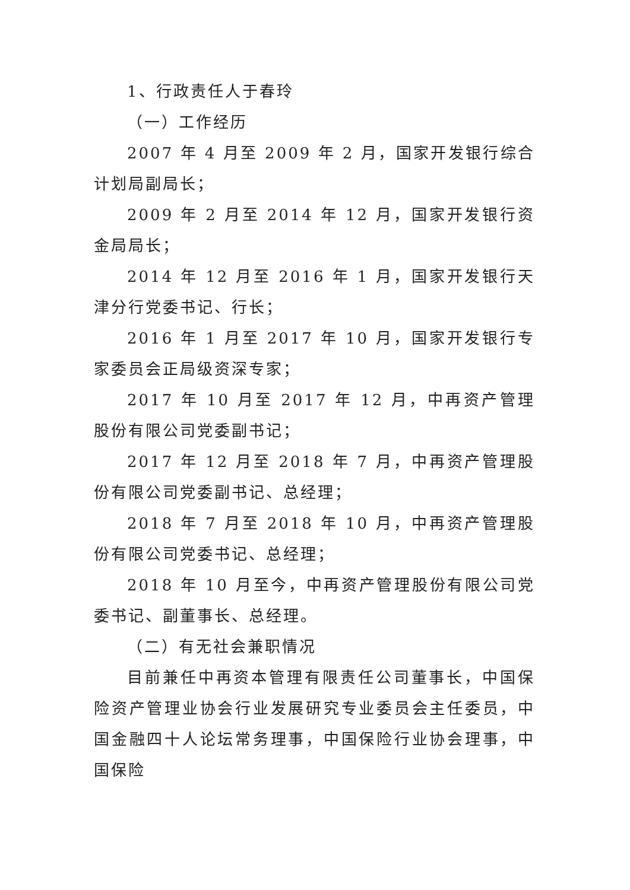1、行政责任人于春玲
（一）工作经历
2007 年 4 月至 2009 年 2 月，国家开发银行综合计划局副局长；
2009 年 2 月至 2014 年 12 月，国家开发银行资金局局长；
2014 年 12 月至 2016 年 1 月，国家开发银行天津分行党委书记、行长；
2016 年 1 月至 2017 年 10 月，国家开发银行专家委员会正局级资深专家；
2017 年 10 月至 2017 年 12 月，中再资产管理股份有限公司党委副书记；
2017 年 12 月至 2018 年 7 月，中再资产管理股份有限公司党委副书记、总经理；
2018 年 7 月至 2018 年 10 月，中再资产管理股份有限公司党委书记、总经理；
2018 年 10 月至今，中再资产管理股份有限公司党委书记、副董事长、总经理。
（二）有无社会兼职情况
目前兼任中再资本管理有限责任公司董事长，中国保险资产管理业协会行业发展研究专业委员会主任委员，中国金融四十人论坛常务理事，中国保险行业协会理事，中国保险